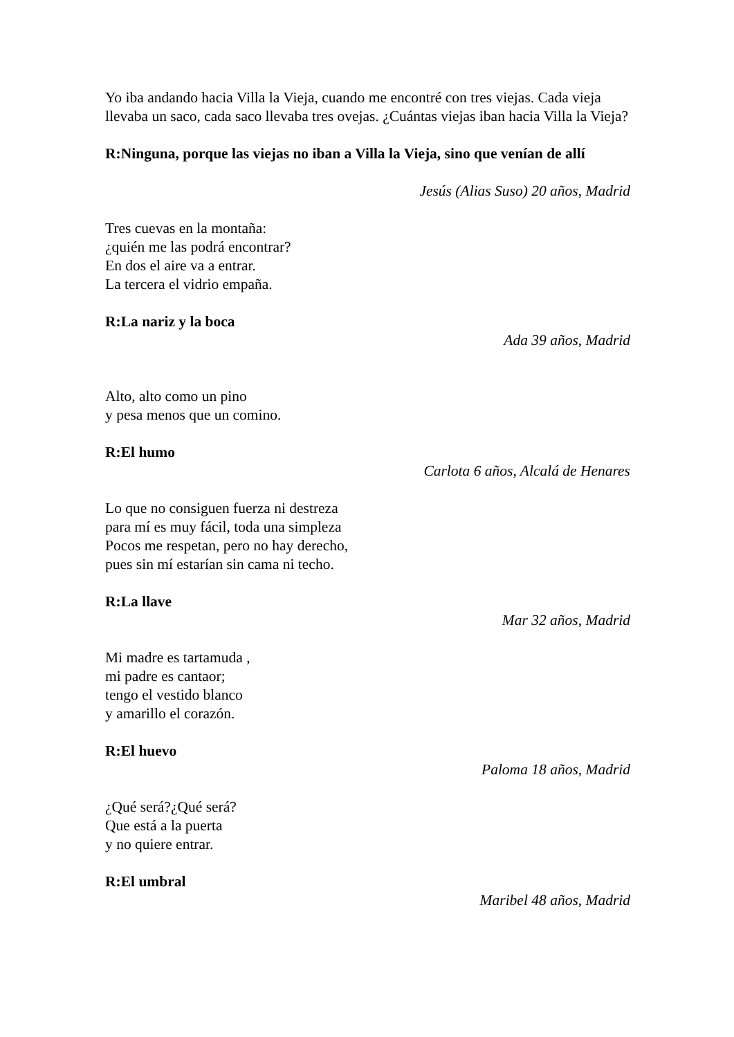Yo iba andando hacia Villa la Vieja, cuando me encontré con tres viejas. Cada vieja llevaba un saco, cada saco llevaba tres ovejas. ¿Cuántas viejas iban hacia Villa la Vieja?
R:Ninguna, porque las viejas no iban a Villa la Vieja, sino que venían de allí
Jesús (Alias Suso) 20 años, Madrid
Tres cuevas en la montaña:
¿quién me las podrá encontrar?
En dos el aire va a entrar.
La tercera el vidrio empaña.
R:La nariz y la boca
Ada 39 años, Madrid
Alto, alto como un pino
y pesa menos que un comino.
R:El humo
Carlota 6 años, Alcalá de Henares
Lo que no consiguen fuerza ni destreza
para mí es muy fácil, toda una simpleza
Pocos me respetan, pero no hay derecho,
pues sin mí estarían sin cama ni techo.
R:La llave
Mar 32 años, Madrid
Mi madre es tartamuda ,
mi padre es cantaor;
tengo el vestido blanco
y amarillo el corazón.
R:El huevo
Paloma 18 años, Madrid
¿Qué será?¿Qué será?
Que está a la puerta
y no quiere entrar.
R:El umbral
Maribel 48 años, Madrid